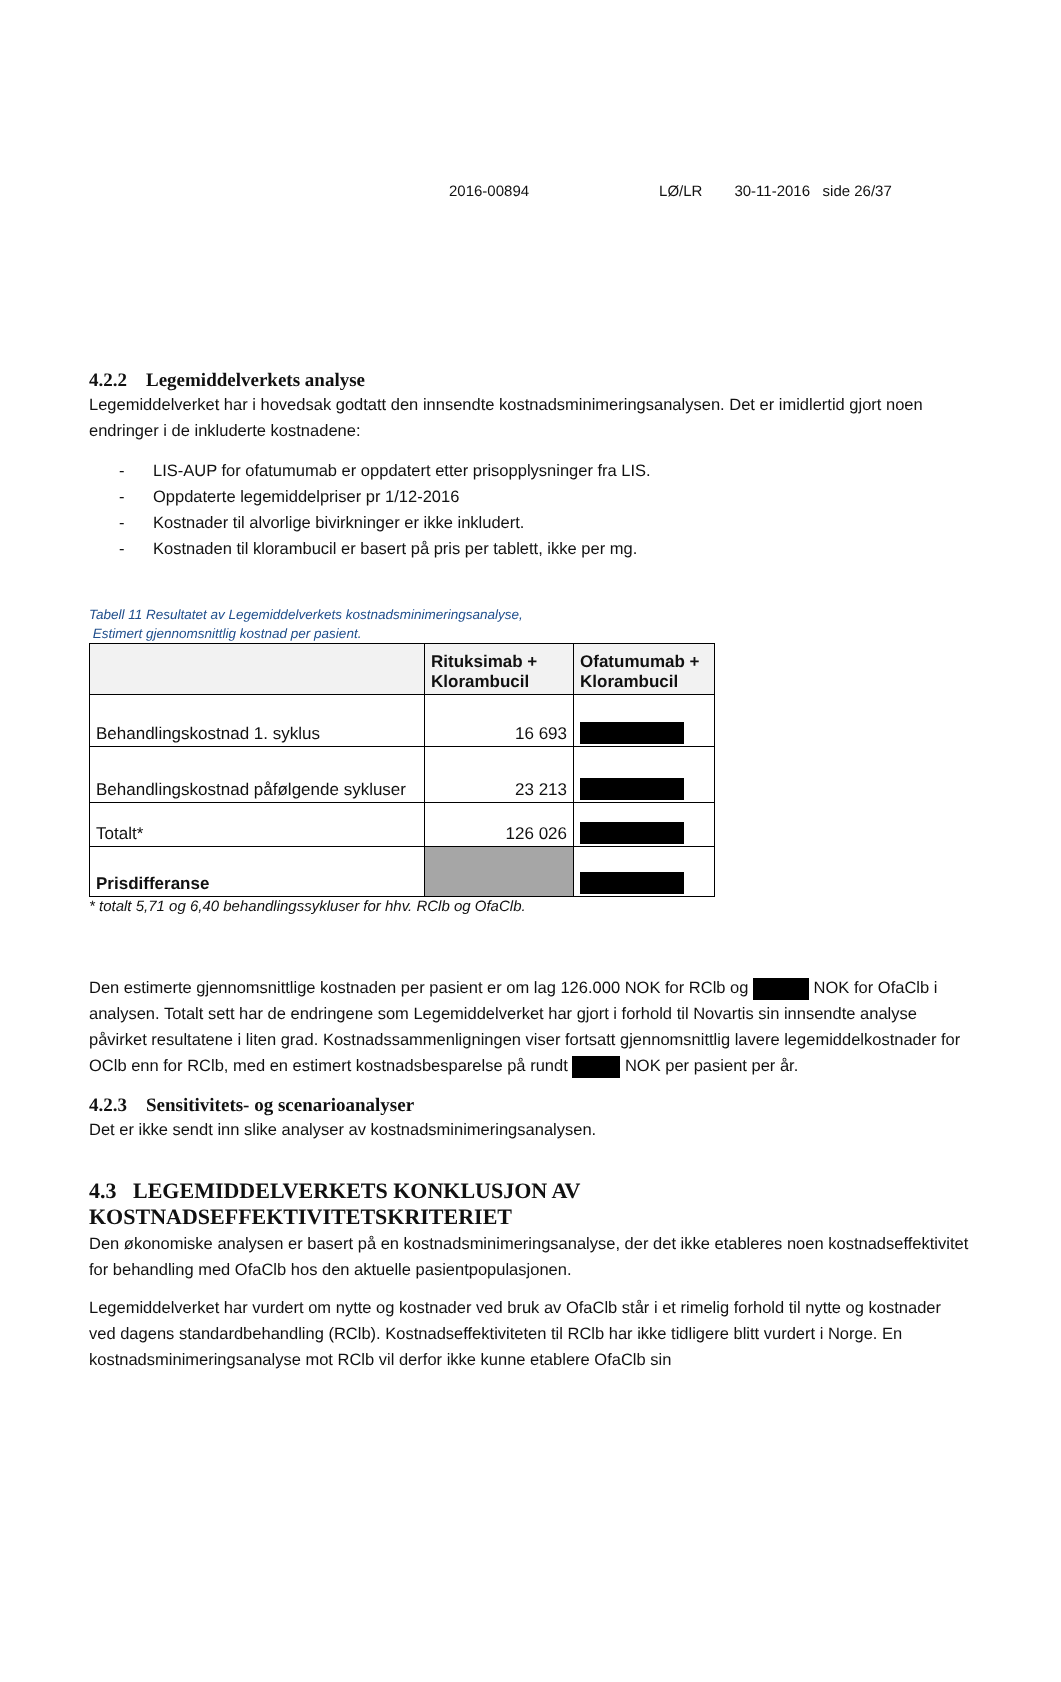2016-00894 LØ/LR 30-11-2016 side 26/37
4.2.2 Legemiddelverkets analyse
Legemiddelverket har i hovedsak godtatt den innsendte kostnadsminimeringsanalysen. Det er imidlertid gjort noen endringer i de inkluderte kostnadene:
- LIS-AUP for ofatumumab er oppdatert etter prisopplysninger fra LIS.
- Oppdaterte legemiddelpriser pr 1/12-2016
- Kostnader til alvorlige bivirkninger er ikke inkludert.
- Kostnaden til klorambucil er basert på pris per tablett, ikke per mg.
Tabell 11 Resultatet av Legemiddelverkets kostnadsminimeringsanalyse,
Estimert gjennomsnittlig kostnad per pasient.
| | Rituksimab + Klorambucil | Ofatumumab + Klorambucil |
| --- | --- | --- |
| Behandlingskostnad 1. syklus | 16 693 | |
| Behandlingskostnad påfølgende sykluser | 23 213 | |
| Totalt* | 126 026 | |
| Prisdifferanse | | |
* totalt 5,71 og 6,40 behandlingssykluser for hhv. RClb og OfaClb.
Den estimerte gjennomsnittlige kostnaden per pasient er om lag 126.000 NOK for RClb og NOK for OfaClb i analysen. Totalt sett har de endringene som Legemiddelverket har gjort i forhold til Novartis sin innsendte analyse påvirket resultatene i liten grad. Kostnadssammenligningen viser fortsatt gjennomsnittlig lavere legemiddelkostnader for OClb enn for RClb, med en estimert kostnadsbesparelse på rundt NOK per pasient per år.
4.2.3 Sensitivitets- og scenarioanalyser
Det er ikke sendt inn slike analyser av kostnadsminimeringsanalysen.
4.3 LEGEMIDDELVERKETS KONKLUSJON AV KOSTNADSEFFEKTIVITETSKRITERIET
Den økonomiske analysen er basert på en kostnadsminimeringsanalyse, der det ikke etableres noen kostnadseffektivitet for behandling med OfaClb hos den aktuelle pasientpopulasjonen.
Legemiddelverket har vurdert om nytte og kostnader ved bruk av OfaClb står i et rimelig forhold til nytte og kostnader ved dagens standardbehandling (RClb). Kostnadseffektiviteten til RClb har ikke tidligere blitt vurdert i Norge. En kostnadsminimeringsanalyse mot RClb vil derfor ikke kunne etablere OfaClb sin